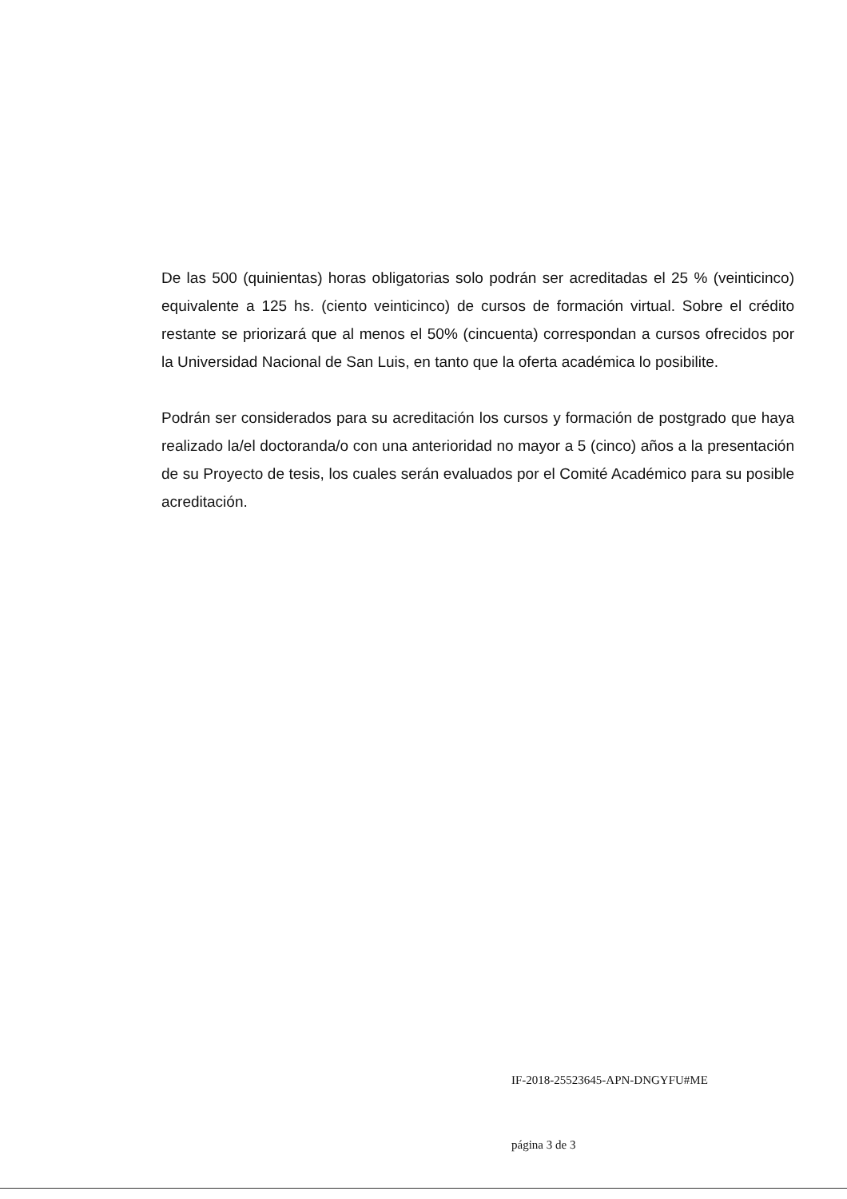De las 500 (quinientas) horas obligatorias solo podrán ser acreditadas el 25 % (veinticinco) equivalente a 125 hs. (ciento veinticinco) de cursos de formación virtual. Sobre el crédito restante se priorizará que al menos el 50% (cincuenta) correspondan a cursos ofrecidos por la Universidad Nacional de San Luis, en tanto que la oferta académica lo posibilite.
Podrán ser considerados para su acreditación los cursos y formación de postgrado que haya realizado la/el doctoranda/o con una anterioridad no mayor a 5 (cinco) años a la presentación de su Proyecto de tesis, los cuales serán evaluados por el Comité Académico para su posible acreditación.
IF-2018-25523645-APN-DNGYFU#ME
página 3 de 3